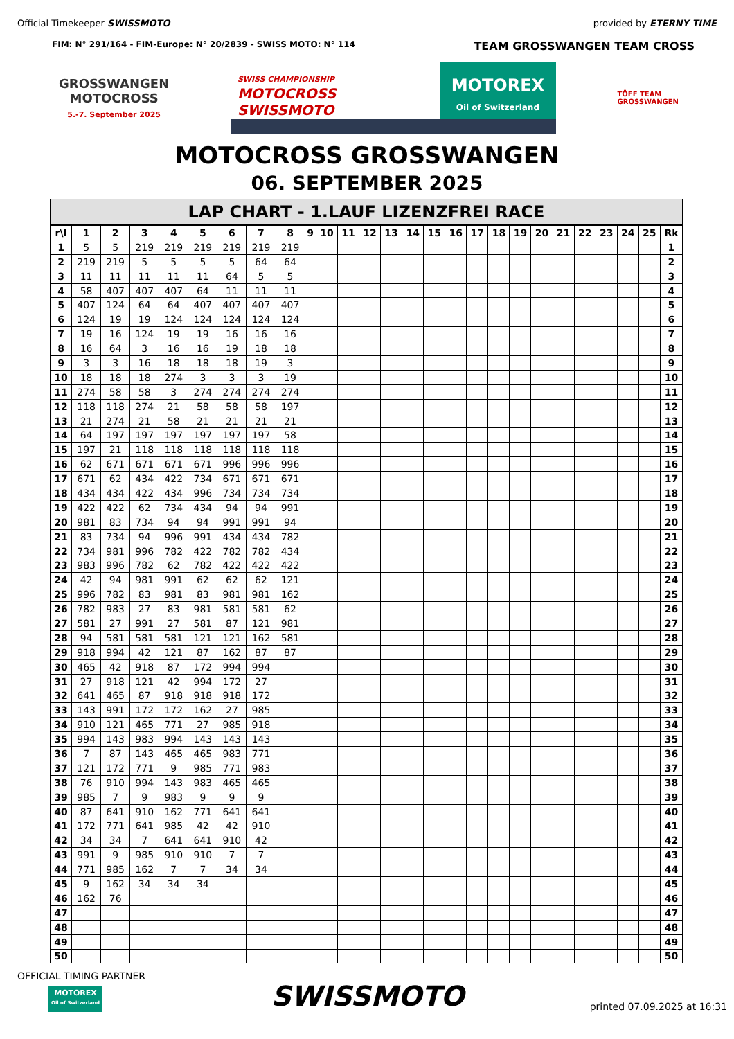Official Timekeeper SWISSMOTO provided by ETERNY TIME
FIM: N° 291/164 - FIM-Europe: N° 20/2839 - SWISS MOTO: N° 114 TEAM GROSSWANGEN TEAM CROSS
GROSSWANGEN
MOTOCROSS
5.-7. September 2025
SWISS CHAMPIONSHIP
MOTOCROSS
SWISSMOTO
MOTOREX
Oil of Switzerland
TÖFF TEAM
GROSSWANGEN
MOTOCROSS GROSSWANGEN
06. SEPTEMBER 2025
LAP CHART - 1.LAUF LIZENZFREI RACE
| r\l | 1 | 2 | 3 | 4 | 5 | 6 | 7 | 8 | 9 | 10 | 11 | 12 | 13 | 14 | 15 | 16 | 17 | 18 | 19 | 20 | 21 | 22 | 23 | 24 | 25 | Rk |
| --- | --- | --- | --- | --- | --- | --- | --- | --- | --- | --- | --- | --- | --- | --- | --- | --- | --- | --- | --- | --- | --- | --- | --- | --- | --- | --- |
| 1 | 5 | 5 | 219 | 219 | 219 | 219 | 219 | 219 | | | | | | | | | | | | | | | | | | 1 |
| 2 | 219 | 219 | 5 | 5 | 5 | 5 | 64 | 64 | | | | | | | | | | | | | | | | | | 2 |
| 3 | 11 | 11 | 11 | 11 | 11 | 64 | 5 | 5 | | | | | | | | | | | | | | | | | | 3 |
| 4 | 58 | 407 | 407 | 407 | 64 | 11 | 11 | 11 | | | | | | | | | | | | | | | | | | 4 |
| 5 | 407 | 124 | 64 | 64 | 407 | 407 | 407 | 407 | | | | | | | | | | | | | | | | | | 5 |
| 6 | 124 | 19 | 19 | 124 | 124 | 124 | 124 | 124 | | | | | | | | | | | | | | | | | | 6 |
| 7 | 19 | 16 | 124 | 19 | 19 | 16 | 16 | 16 | | | | | | | | | | | | | | | | | | 7 |
| 8 | 16 | 64 | 3 | 16 | 16 | 19 | 18 | 18 | | | | | | | | | | | | | | | | | | 8 |
| 9 | 3 | 3 | 16 | 18 | 18 | 18 | 19 | 3 | | | | | | | | | | | | | | | | | | 9 |
| 10 | 18 | 18 | 18 | 274 | 3 | 3 | 3 | 19 | | | | | | | | | | | | | | | | | | 10 |
| 11 | 274 | 58 | 58 | 3 | 274 | 274 | 274 | 274 | | | | | | | | | | | | | | | | | | 11 |
| 12 | 118 | 118 | 274 | 21 | 58 | 58 | 58 | 197 | | | | | | | | | | | | | | | | | | 12 |
| 13 | 21 | 274 | 21 | 58 | 21 | 21 | 21 | 21 | | | | | | | | | | | | | | | | | | 13 |
| 14 | 64 | 197 | 197 | 197 | 197 | 197 | 197 | 58 | | | | | | | | | | | | | | | | | | 14 |
| 15 | 197 | 21 | 118 | 118 | 118 | 118 | 118 | 118 | | | | | | | | | | | | | | | | | | 15 |
| 16 | 62 | 671 | 671 | 671 | 671 | 996 | 996 | 996 | | | | | | | | | | | | | | | | | | 16 |
| 17 | 671 | 62 | 434 | 422 | 734 | 671 | 671 | 671 | | | | | | | | | | | | | | | | | | 17 |
| 18 | 434 | 434 | 422 | 434 | 996 | 734 | 734 | 734 | | | | | | | | | | | | | | | | | | 18 |
| 19 | 422 | 422 | 62 | 734 | 434 | 94 | 94 | 991 | | | | | | | | | | | | | | | | | | 19 |
| 20 | 981 | 83 | 734 | 94 | 94 | 991 | 991 | 94 | | | | | | | | | | | | | | | | | | 20 |
| 21 | 83 | 734 | 94 | 996 | 991 | 434 | 434 | 782 | | | | | | | | | | | | | | | | | | 21 |
| 22 | 734 | 981 | 996 | 782 | 422 | 782 | 782 | 434 | | | | | | | | | | | | | | | | | | 22 |
| 23 | 983 | 996 | 782 | 62 | 782 | 422 | 422 | 422 | | | | | | | | | | | | | | | | | | 23 |
| 24 | 42 | 94 | 981 | 991 | 62 | 62 | 62 | 121 | | | | | | | | | | | | | | | | | | 24 |
| 25 | 996 | 782 | 83 | 981 | 83 | 981 | 981 | 162 | | | | | | | | | | | | | | | | | | 25 |
| 26 | 782 | 983 | 27 | 83 | 981 | 581 | 581 | 62 | | | | | | | | | | | | | | | | | | 26 |
| 27 | 581 | 27 | 991 | 27 | 581 | 87 | 121 | 981 | | | | | | | | | | | | | | | | | | 27 |
| 28 | 94 | 581 | 581 | 581 | 121 | 121 | 162 | 581 | | | | | | | | | | | | | | | | | | 28 |
| 29 | 918 | 994 | 42 | 121 | 87 | 162 | 87 | 87 | | | | | | | | | | | | | | | | | | 29 |
| 30 | 465 | 42 | 918 | 87 | 172 | 994 | 994 | | | | | | | | | | | | | | | | | | | 30 |
| 31 | 27 | 918 | 121 | 42 | 994 | 172 | 27 | | | | | | | | | | | | | | | | | | | 31 |
| 32 | 641 | 465 | 87 | 918 | 918 | 918 | 172 | | | | | | | | | | | | | | | | | | | 32 |
| 33 | 143 | 991 | 172 | 172 | 162 | 27 | 985 | | | | | | | | | | | | | | | | | | | 33 |
| 34 | 910 | 121 | 465 | 771 | 27 | 985 | 918 | | | | | | | | | | | | | | | | | | | 34 |
| 35 | 994 | 143 | 983 | 994 | 143 | 143 | 143 | | | | | | | | | | | | | | | | | | | 35 |
| 36 | 7 | 87 | 143 | 465 | 465 | 983 | 771 | | | | | | | | | | | | | | | | | | | 36 |
| 37 | 121 | 172 | 771 | 9 | 985 | 771 | 983 | | | | | | | | | | | | | | | | | | | 37 |
| 38 | 76 | 910 | 994 | 143 | 983 | 465 | 465 | | | | | | | | | | | | | | | | | | | 38 |
| 39 | 985 | 7 | 9 | 983 | 9 | 9 | 9 | | | | | | | | | | | | | | | | | | | 39 |
| 40 | 87 | 641 | 910 | 162 | 771 | 641 | 641 | | | | | | | | | | | | | | | | | | | 40 |
| 41 | 172 | 771 | 641 | 985 | 42 | 42 | 910 | | | | | | | | | | | | | | | | | | | 41 |
| 42 | 34 | 34 | 7 | 641 | 641 | 910 | 42 | | | | | | | | | | | | | | | | | | | 42 |
| 43 | 991 | 9 | 985 | 910 | 910 | 7 | 7 | | | | | | | | | | | | | | | | | | | 43 |
| 44 | 771 | 985 | 162 | 7 | 7 | 34 | 34 | | | | | | | | | | | | | | | | | | | 44 |
| 45 | 9 | 162 | 34 | 34 | 34 | | | | | | | | | | | | | | | | | | | | | 45 |
| 46 | 162 | 76 | | | | | | | | | | | | | | | | | | | | | | | | 46 |
| 47 | | | | | | | | | | | | | | | | | | | | | | | | | | 47 |
| 48 | | | | | | | | | | | | | | | | | | | | | | | | | | 48 |
| 49 | | | | | | | | | | | | | | | | | | | | | | | | | | 49 |
| 50 | | | | | | | | | | | | | | | | | | | | | | | | | | 50 |
OFFICIAL TIMING PARTNER
MOTOREX
Oil of Switzerland
SWISSMOTO
printed 07.09.2025 at 16:31